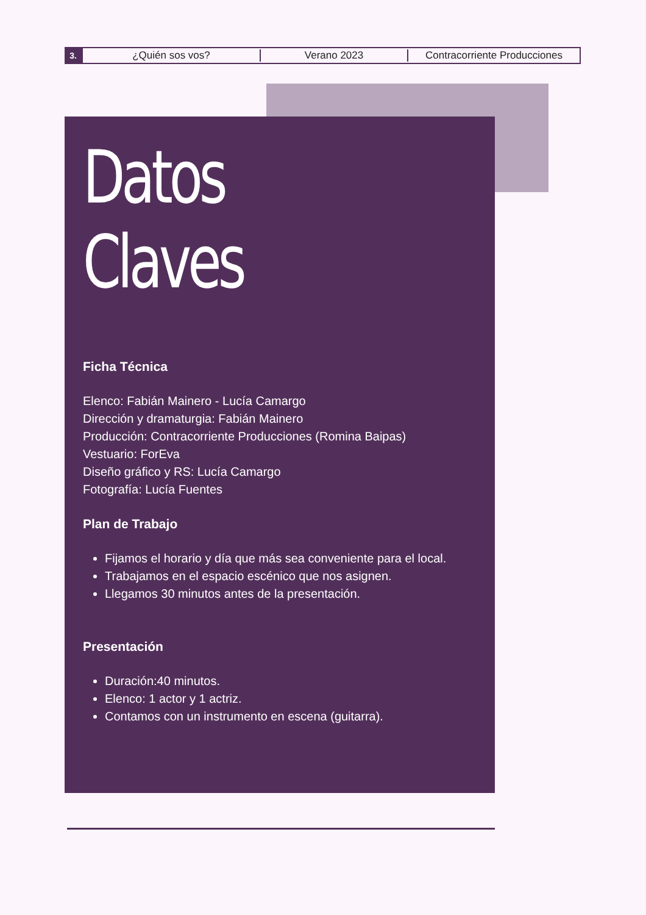3.
¿Quién sos vos? Verano 2023 Contracorriente Producciones
Datos Claves
Ficha Técnica
Elenco: Fabián Mainero - Lucía Camargo
Dirección y dramaturgia: Fabián Mainero
Producción: Contracorriente Producciones (Romina Baipas)
Vestuario: ForEva
Diseño gráfico y RS: Lucía Camargo
Fotografía: Lucía Fuentes
Plan de Trabajo
Fijamos el horario y día que más sea conveniente para el local.
Trabajamos en el espacio escénico que nos asignen.
Llegamos 30 minutos antes de la presentación.
Presentación
Duración:40 minutos.
Elenco: 1 actor y 1 actriz.
Contamos con un instrumento en escena (guitarra).